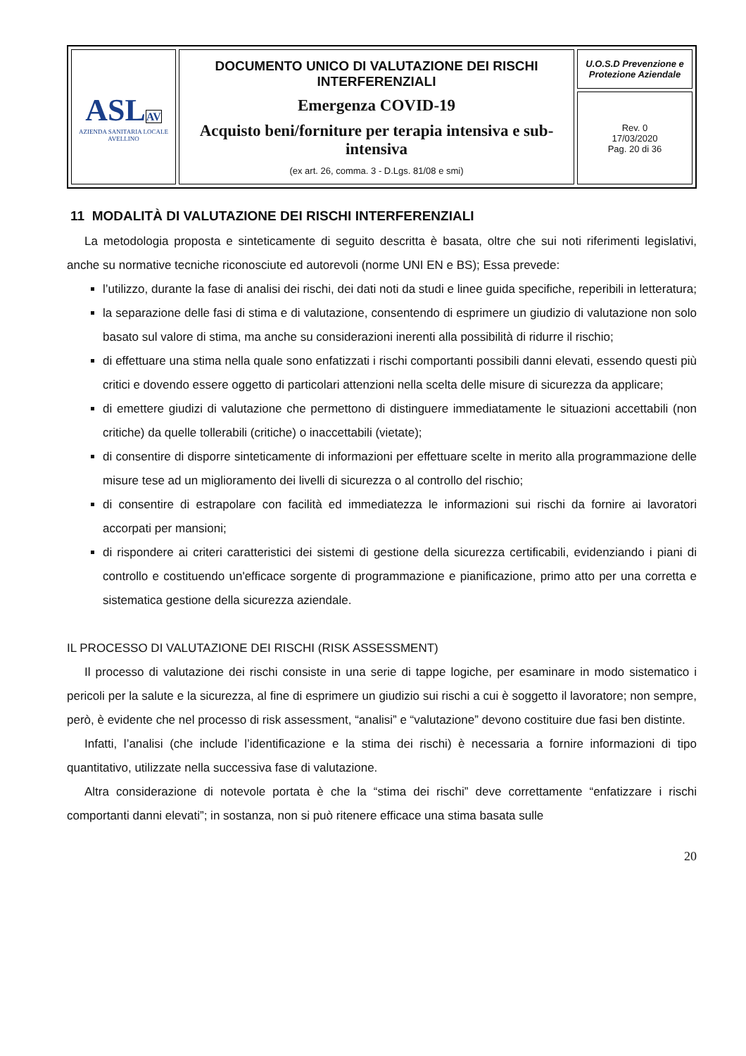| ASL AV AZIENDA SANITARIA LOCALE AVELLINO | DOCUMENTO UNICO DI VALUTAZIONE DEI RISCHI INTERFERENZIALI Emergenza COVID-19 Acquisto beni/forniture per terapia intensiva e sub-intensiva (ex art. 26, comma. 3 - D.Lgs. 81/08 e smi) | U.O.S.D Prevenzione e Protezione Aziendale |
| | | Rev. 0 17/03/2020 Pag. 20 di 36 |
11 MODALITÀ DI VALUTAZIONE DEI RISCHI INTERFERENZIALI
La metodologia proposta e sinteticamente di seguito descritta è basata, oltre che sui noti riferimenti legislativi, anche su normative tecniche riconosciute ed autorevoli (norme UNI EN e BS); Essa prevede:
l’utilizzo, durante la fase di analisi dei rischi, dei dati noti da studi e linee guida specifiche, reperibili in letteratura;
la separazione delle fasi di stima e di valutazione, consentendo di esprimere un giudizio di valutazione non solo basato sul valore di stima, ma anche su considerazioni inerenti alla possibilità di ridurre il rischio;
di effettuare una stima nella quale sono enfatizzati i rischi comportanti possibili danni elevati, essendo questi più critici e dovendo essere oggetto di particolari attenzioni nella scelta delle misure di sicurezza da applicare;
di emettere giudizi di valutazione che permettono di distinguere immediatamente le situazioni accettabili (non critiche) da quelle tollerabili (critiche) o inaccettabili (vietate);
di consentire di disporre sinteticamente di informazioni per effettuare scelte in merito alla programmazione delle misure tese ad un miglioramento dei livelli di sicurezza o al controllo del rischio;
di consentire di estrapolare con facilità ed immediatezza le informazioni sui rischi da fornire ai lavoratori accorpati per mansioni;
di rispondere ai criteri caratteristici dei sistemi di gestione della sicurezza certificabili, evidenziando i piani di controllo e costituendo un'efficace sorgente di programmazione e pianificazione, primo atto per una corretta e sistematica gestione della sicurezza aziendale.
IL PROCESSO DI VALUTAZIONE DEI RISCHI (RISK ASSESSMENT)
Il processo di valutazione dei rischi consiste in una serie di tappe logiche, per esaminare in modo sistematico i pericoli per la salute e la sicurezza, al fine di esprimere un giudizio sui rischi a cui è soggetto il lavoratore; non sempre, però, è evidente che nel processo di risk assessment, “analisi” e “valutazione” devono costituire due fasi ben distinte.
Infatti, l’analisi (che include l’identificazione e la stima dei rischi) è necessaria a fornire informazioni di tipo quantitativo, utilizzate nella successiva fase di valutazione.
Altra considerazione di notevole portata è che la “stima dei rischi” deve correttamente “enfatizzare i rischi comportanti danni elevati”; in sostanza, non si può ritenere efficace una stima basata sulle
20